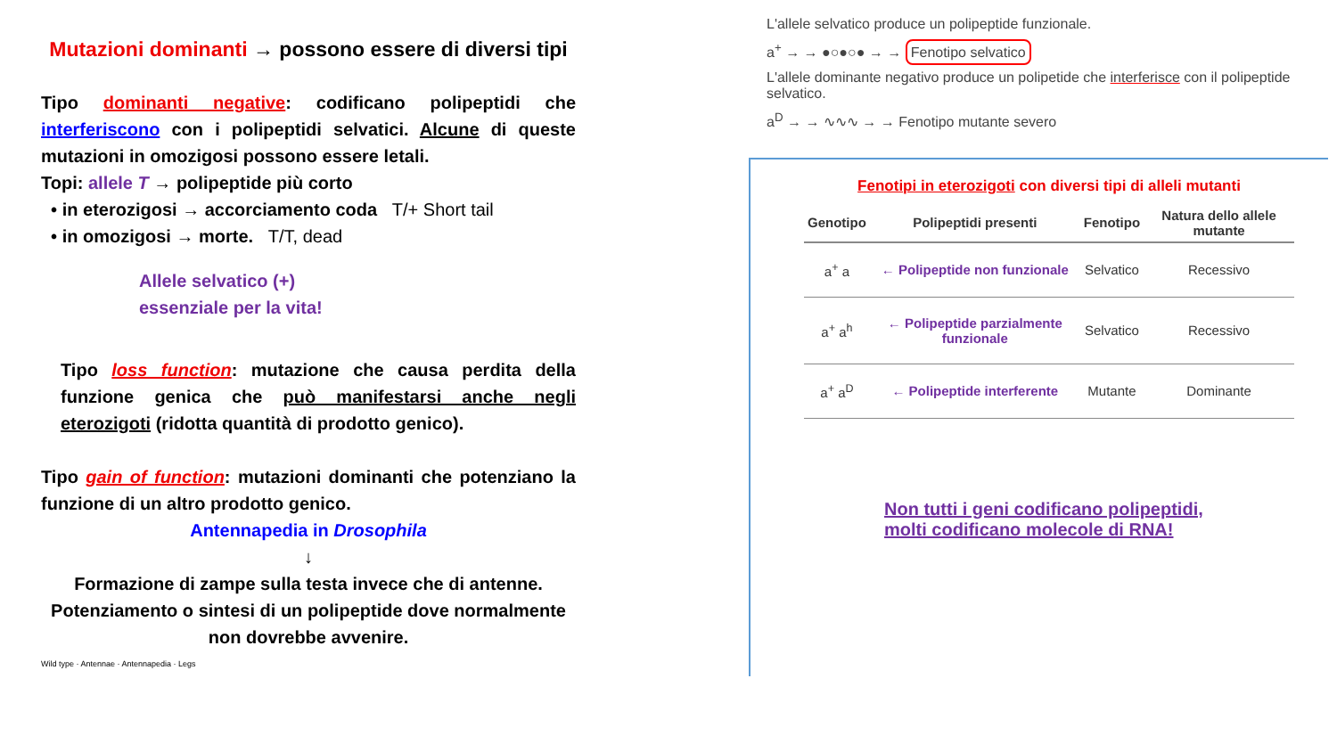Mutazioni dominanti → possono essere di diversi tipi
Tipo dominanti negative: codificano polipeptidi che interferiscono con i polipeptidi selvatici. Alcune di queste mutazioni in omozigosi possono essere letali.
Topi: allele T → polipeptide più corto
• in eterozigosi → accorciamento coda T/+ Short tail
• in omozigosi → morte. T/T, dead
Allele selvatico (+)
essenziale per la vita!
Tipo loss function: mutazione che causa perdita della funzione genica che può manifestarsi anche negli eterozigoti (ridotta quantità di prodotto genico).
Tipo gain of function: mutazioni dominanti che potenziano la funzione di un altro prodotto genico.
Antennapedia in Drosophila
↓
Formazione di zampe sulla testa invece che di antenne.
Potenziamento o sintesi di un polipeptide dove normalmente non dovrebbe avvenire.
Wild type · Antennae · Antennapedia · Legs
L'allele selvatico produce un polipeptide funzionale.
a<sup>+</sup> → → ●○●○● → → Fenotipo selvatico
L'allele dominante negativo produce un polipetide che interferisce con il polipeptide selvatico.
a<sup>D</sup> → → ∿∿∿ → → Fenotipo mutante severo
Fenotipi in eterozigoti con diversi tipi di alleli mutanti
| Genotipo | Polipeptidi presenti | Fenotipo | Natura dello allele mutante |
| --- | --- | --- | --- |
| a<sup>+</sup> a | ← Polipeptide non funzionale | Selvatico | Recessivo |
| a<sup>+</sup> a<sup>h</sup> | ← Polipeptide parzialmente funzionale | Selvatico | Recessivo |
| a<sup>+</sup> a<sup>D</sup> | ← Polipeptide interferente | Mutante | Dominante |
Non tutti i geni codificano polipeptidi,
molti codificano molecole di RNA!